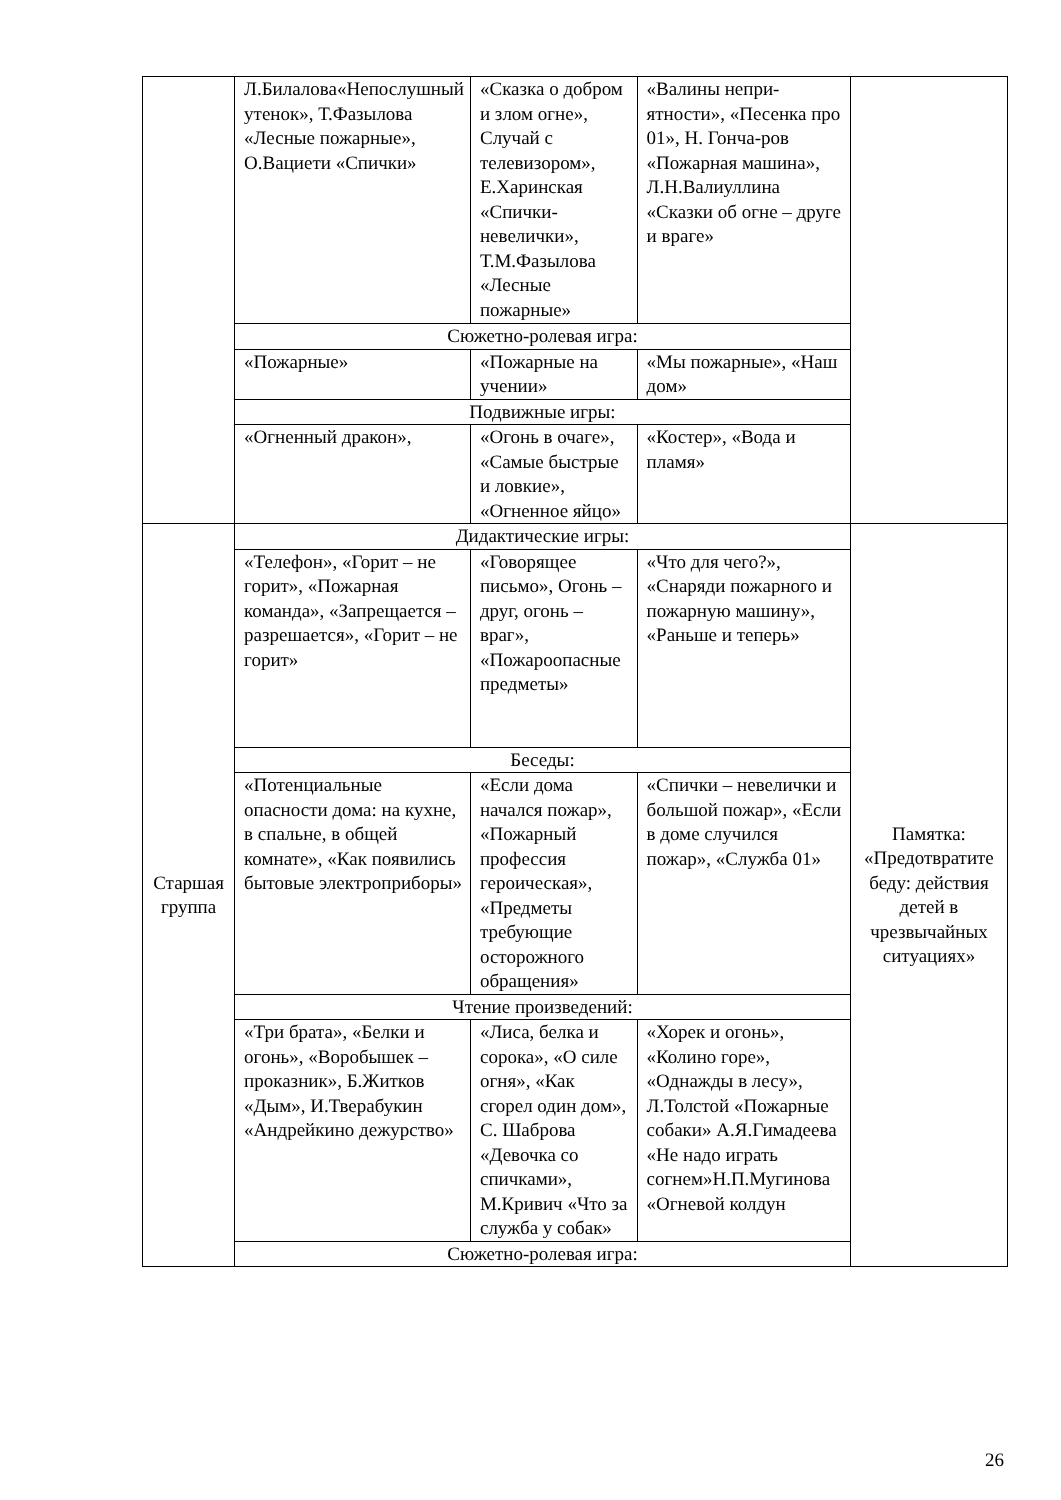| | Л.Билалова«Непослушный утенок», Т.Фазылова «Лесные пожарные», О.Вациети «Спички» | «Сказка о добром и злом огне», Случай с телевизором», Е.Харинская «Спички-невелички», Т.М.Фазылова «Лесные пожарные» | «Валины непри-ятности», «Песенка про 01», Н. Гонча-ров «Пожарная машина», Л.Н.Валиуллина «Сказки об огне – друге и враге» | |
| | Сюжетно-ролевая игра: | | | |
| | «Пожарные» | «Пожарные на учении» | «Мы пожарные», «Наш дом» | |
| | Подвижные игры: | | | |
| | «Огненный дракон», | «Огонь в очаге», «Самые быстрые и ловкие», «Огненное яйцо» | «Костер», «Вода и пламя» | |
| Старшая группа | Дидактические игры: | | | Памятка: «Предотвратите беду: действия детей в чрезвычайных ситуациях» |
| | «Телефон», «Горит – не горит», «Пожарная команда», «Запрещается – разрешается», «Горит – не горит» | «Говорящее письмо», Огонь – друг, огонь – враг», «Пожароопасные предметы» | «Что для чего?», «Снаряди пожарного и пожарную машину», «Раньше и теперь» | |
| | Беседы: | | | |
| | «Потенциальные опасности дома: на кухне, в спальне, в общей комнате», «Как появились бытовые электроприборы» | «Если дома начался пожар», «Пожарный профессия героическая», «Предметы требующие осторожного обращения» | «Спички – невелички и большой пожар», «Если в доме случился пожар», «Служба 01» | |
| | Чтение произведений: | | | |
| | «Три брата», «Белки и огонь», «Воробышек – проказник», Б.Житков «Дым», И.Тверабукин «Андрейкино дежурство» | «Лиса, белка и сорока», «О силе огня», «Как сгорел один дом», С. Шаброва «Девочка со спичками», М.Кривич «Что за служба у собак» | «Хорек и огонь», «Колино горе», «Однажды в лесу», Л.Толстой «Пожарные собаки» А.Я.Гимадеева «Не надо играть согнем»Н.П.Мугинова «Огневой колдун | |
| | Сюжетно-ролевая игра: | | | |
26